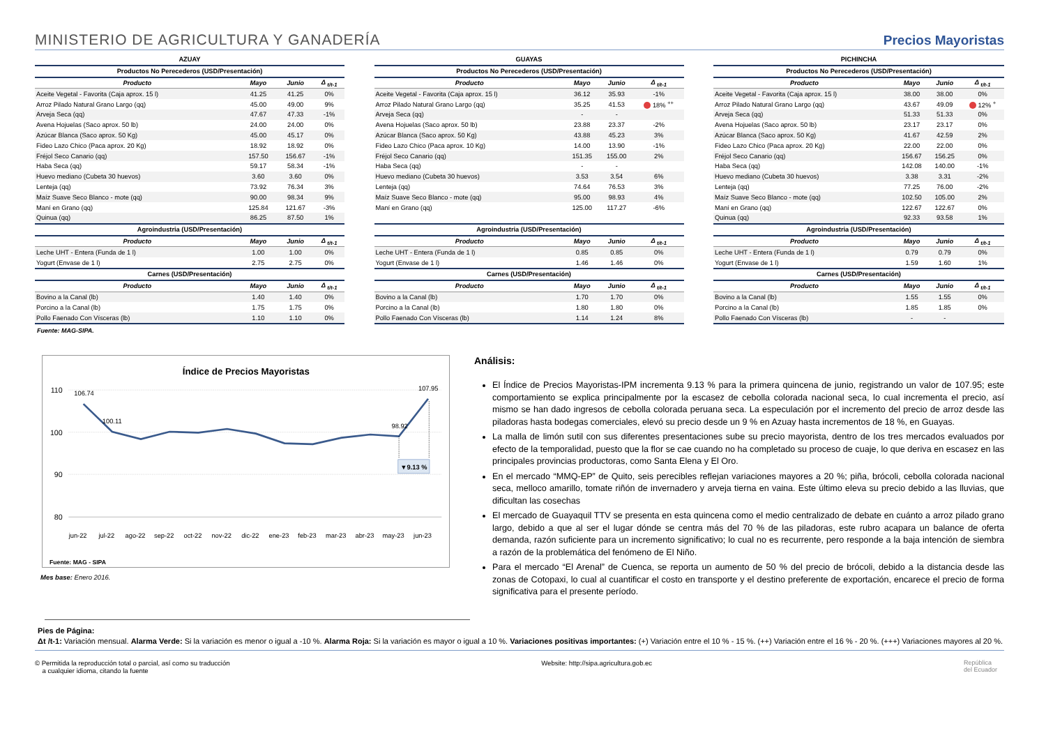MINISTERIO DE AGRICULTURA Y GANADERÍA
Precios Mayoristas
| AZUAY | | | |
| --- | --- | --- | --- |
| Productos No Perecederos (USD/Presentación) | | | |
| Producto | Mayo | Junio | Δ <sub>t/t-1</sub> |
| Aceite Vegetal - Favorita (Caja aprox. 15 l) | 41.25 | 41.25 | 0% |
| Arroz Pilado Natural Grano Largo (qq) | 45.00 | 49.00 | 9% |
| Arveja Seca (qq) | 47.67 | 47.33 | -1% |
| Avena Hojuelas (Saco aprox. 50 lb) | 24.00 | 24.00 | 0% |
| Azúcar Blanca (Saco aprox. 50 Kg) | 45.00 | 45.17 | 0% |
| Fideo Lazo Chico (Paca aprox. 20 Kg) | 18.92 | 18.92 | 0% |
| Fréjol Seco Canario (qq) | 157.50 | 156.67 | -1% |
| Haba Seca (qq) | 59.17 | 58.34 | -1% |
| Huevo mediano (Cubeta 30 huevos) | 3.60 | 3.60 | 0% |
| Lenteja (qq) | 73.92 | 76.34 | 3% |
| Maíz Suave Seco Blanco - mote (qq) | 90.00 | 98.34 | 9% |
| Maní en Grano (qq) | 125.84 | 121.67 | -3% |
| Quinua (qq) | 86.25 | 87.50 | 1% |
| Agroindustria (USD/Presentación) | | | |
| Producto | Mayo | Junio | Δ <sub>t/t-1</sub> |
| Leche UHT - Entera (Funda de 1 l) | 1.00 | 1.00 | 0% |
| Yogurt (Envase de 1 l) | 2.75 | 2.75 | 0% |
| Carnes (USD/Presentación) | | | |
| Producto | Mayo | Junio | Δ <sub>t/t-1</sub> |
| Bovino a la Canal (lb) | 1.40 | 1.40 | 0% |
| Porcino a la Canal (lb) | 1.75 | 1.75 | 0% |
| Pollo Faenado Con Vísceras (lb) | 1.10 | 1.10 | 0% |
| GUAYAS | | | |
| --- | --- | --- | --- |
| Productos No Perecederos (USD/Presentación) | | | |
| Producto | Mayo | Junio | Δ <sub>t/t-1</sub> |
| Aceite Vegetal - Favorita (Caja aprox. 15 l) | 36.12 | 35.93 | -1% |
| Arroz Pilado Natural Grano Largo (qq) | 35.25 | 41.53 | 18% <sup>++</sup> |
| Arveja Seca (qq) | - | - | |
| Avena Hojuelas (Saco aprox. 50 lb) | 23.88 | 23.37 | -2% |
| Azúcar Blanca (Saco aprox. 50 Kg) | 43.88 | 45.23 | 3% |
| Fideo Lazo Chico (Paca aprox. 10 Kg) | 14.00 | 13.90 | -1% |
| Fréjol Seco Canario (qq) | 151.35 | 155.00 | 2% |
| Haba Seca (qq) | - | - | |
| Huevo mediano (Cubeta 30 huevos) | 3.53 | 3.54 | 6% |
| Lenteja (qq) | 74.64 | 76.53 | 3% |
| Maíz Suave Seco Blanco - mote (qq) | 95.00 | 98.93 | 4% |
| Maní en Grano (qq) | 125.00 | 117.27 | -6% |
| Agroindustria (USD/Presentación) | | | |
| Producto | Mayo | Junio | Δ <sub>t/t-1</sub> |
| Leche UHT - Entera (Funda de 1 l) | 0.85 | 0.85 | 0% |
| Yogurt (Envase de 1 l) | 1.46 | 1.46 | 0% |
| Carnes (USD/Presentación) | | | |
| Producto | Mayo | Junio | Δ <sub>t/t-1</sub> |
| Bovino a la Canal (lb) | 1.70 | 1.70 | 0% |
| Porcino a la Canal (lb) | 1.80 | 1.80 | 0% |
| Pollo Faenado Con Vísceras (lb) | 1.14 | 1.24 | 8% |
| PICHINCHA | | | |
| --- | --- | --- | --- |
| Productos No Perecederos (USD/Presentación) | | | |
| Producto | Mayo | Junio | Δ <sub>t/t-1</sub> |
| Aceite Vegetal - Favorita (Caja aprox. 15 l) | 38.00 | 38.00 | 0% |
| Arroz Pilado Natural Grano Largo (qq) | 43.67 | 49.09 | 12% <sup>+</sup> |
| Arveja Seca (qq) | 51.33 | 51.33 | 0% |
| Avena Hojuelas (Saco aprox. 50 lb) | 23.17 | 23.17 | 0% |
| Azúcar Blanca (Saco aprox. 50 Kg) | 41.67 | 42.59 | 2% |
| Fideo Lazo Chico (Paca aprox. 20 Kg) | 22.00 | 22.00 | 0% |
| Fréjol Seco Canario (qq) | 156.67 | 156.25 | 0% |
| Haba Seca (qq) | 142.08 | 140.00 | -1% |
| Huevo mediano (Cubeta 30 huevos) | 3.38 | 3.31 | -2% |
| Lenteja (qq) | 77.25 | 76.00 | -2% |
| Maíz Suave Seco Blanco - mote (qq) | 102.50 | 105.00 | 2% |
| Maní en Grano (qq) | 122.67 | 122.67 | 0% |
| Quinua (qq) | 92.33 | 93.58 | 1% |
| Agroindustria (USD/Presentación) | | | |
| Producto | Mayo | Junio | Δ <sub>t/t-1</sub> |
| Leche UHT - Entera (Funda de 1 l) | 0.79 | 0.79 | 0% |
| Yogurt (Envase de 1 l) | 1.59 | 1.60 | 1% |
| Carnes (USD/Presentación) | | | |
| Producto | Mayo | Junio | Δ <sub>t/t-1</sub> |
| Bovino a la Canal (lb) | 1.55 | 1.55 | 0% |
| Porcino a la Canal (lb) | 1.85 | 1.85 | 0% |
| Pollo Faenado Con Vísceras (lb) | - | - | |
Fuente: MAG-SIPA.
Índice de Precios Mayoristas
110
100
90
80
▼9.13 %
106.74
100.11
98.92
107.95
jun-22
jul-22
ago-22
sep-22
oct-22
nov-22
dic-22
ene-23
feb-23
mar-23
abr-23
may-23
jun-23
Fuente: MAG - SIPA
Mes base: Enero 2016.
Análisis:
El Índice de Precios Mayoristas-IPM incrementa 9.13 % para la primera quincena de junio, registrando un valor de 107.95; este comportamiento se explica principalmente por la escasez de cebolla colorada nacional seca, lo cual incrementa el precio, así mismo se han dado ingresos de cebolla colorada peruana seca. La especulación por el incremento del precio de arroz desde las piladoras hasta bodegas comerciales, elevó su precio desde un 9 % en Azuay hasta incrementos de 18 %, en Guayas.
La malla de limón sutil con sus diferentes presentaciones sube su precio mayorista, dentro de los tres mercados evaluados por efecto de la temporalidad, puesto que la flor se cae cuando no ha completado su proceso de cuaje, lo que deriva en escasez en las principales provincias productoras, como Santa Elena y El Oro.
En el mercado “MMQ-EP” de Quito, seis perecibles reflejan variaciones mayores a 20 %; piña, brócoli, cebolla colorada nacional seca, melloco amarillo, tomate riñón de invernadero y arveja tierna en vaina. Este último eleva su precio debido a las lluvias, que dificultan las cosechas
El mercado de Guayaquil TTV se presenta en esta quincena como el medio centralizado de debate en cuánto a arroz pilado grano largo, debido a que al ser el lugar dónde se centra más del 70 % de las piladoras, este rubro acapara un balance de oferta demanda, razón suficiente para un incremento significativo; lo cual no es recurrente, pero responde a la baja intención de siembra a razón de la problemática del fenómeno de El Niño.
Para el mercado “El Arenal” de Cuenca, se reporta un aumento de 50 % del precio de brócoli, debido a la distancia desde las zonas de Cotopaxi, lo cual al cuantificar el costo en transporte y el destino preferente de exportación, encarece el precio de forma significativa para el presente período.
Pies de Página:
Δt /t-1: Variación mensual. Alarma Verde: Si la variación es menor o igual a -10 %. Alarma Roja: Si la variación es mayor o igual a 10 %. Variaciones positivas importantes: (+) Variación entre el 10 % - 15 %. (++) Variación entre el 16 % - 20 %. (+++) Variaciones mayores al 20 %.
© Permitida la reproducción total o parcial, así como su traducción
a cualquier idioma, citando la fuente
Website: http://sipa.agricultura.gob.ec
República
del Ecuador